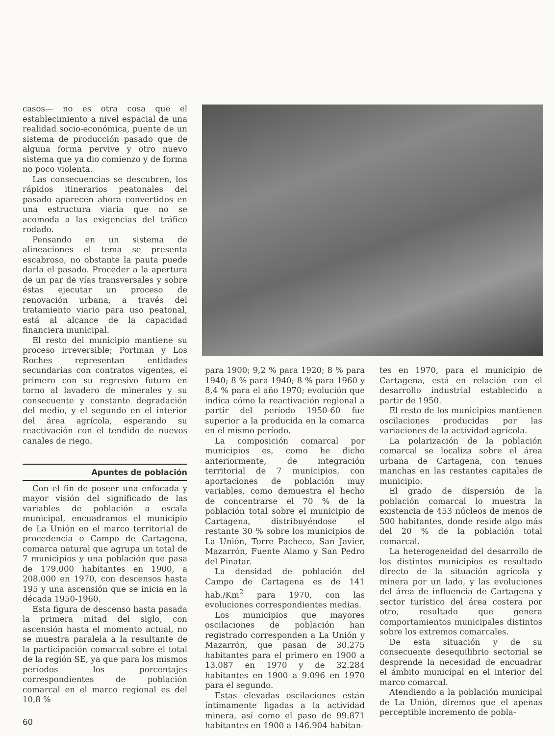casos— no es otra cosa que el establecimiento a nivel espacial de una realidad socio-económica, puente de un sistema de producción pasado que de alguna forma pervive y otro nuevo sistema que ya dio comienzo y de forma no poco violenta.
Las consecuencias se descubren, los rápidos itinerarios peatonales del pasado aparecen ahora convertidos en una estructura viaria que no se acomoda a las exigencias del tráfico rodado.
Pensando en un sistema de alineaciones el tema se presenta escabroso, no obstante la pauta puede darla el pasado. Proceder a la apertura de un par de vías transversales y sobre éstas ejecutar un proceso de renovación urbana, a través del tratamiento viario para uso peatonal, está al alcance de la capacidad financiera municipal.
El resto del municipio mantiene su proceso irreversible; Portman y Los Roches representan entidades secundarias con contratos vigentes, el primero con su regresivo futuro en torno al lavadero de minerales y su consecuente y constante degradación del medio, y el segundo en el interior del área agrícola, esperando su reactivación con el tendido de nuevos canales de riego.
Apuntes de población
Con el fin de poseer una enfocada y mayor visión del significado de las variables de población a escala municipal, encuadramos el municipio de La Unión en el marco territorial de procedencia o Campo de Cartagena, comarca natural que agrupa un total de 7 municipios y una población que pasa de 179.000 habitantes en 1900, a 208.000 en 1970, con descensos hasta 195 y una ascensión que se inicia en la década 1950-1960.
Esta figura de descenso hasta pasada la primera mitad del siglo, con ascensión hasta el momento actual, no se muestra paralela a la resultante de la participación comarcal sobre el total de la región SE, ya que para los mismos períodos los porcentajes correspondientes de población comarcal en el marco regional es del 10,8 %
para 1900; 9,2 % para 1920; 8 % para 1940; 8 % para 1940; 8 % para 1960 y 8,4 % para el año 1970; evolución que indica cómo la reactivación regional a partir del período 1950-60 fue superior a la producida en la comarca en el mismo período.
La composición comarcal por municipios es, como he dicho anteriormente, de integración territorial de 7 municipios, con aportaciones de población muy variables, como demuestra el hecho de concentrarse el 70 % de la población total sobre el municipio de Cartagena, distribuyéndose el restante 30 % sobre los municipios de La Unión, Torre Pacheco, San Javier, Mazarrón, Fuente Alamo y San Pedro del Pinatar.
La densidad de población del Campo de Cartagena es de 141 hab./Km<sup>2</sup> para 1970, con las evoluciones correspondientes medias.
Los municipios que mayores oscilaciones de población han registrado corresponden a La Unión y Mazarrón, que pasan de 30.275 habitantes para el primero en 1900 a 13.087 en 1970 y de 32.284 habitantes en 1900 a 9.096 en 1970 para el segundo.
Estas elevadas oscilaciones están íntimamente ligadas a la actividad minera, así como el paso de 99.871 habitantes en 1900 a 146.904 habitan-
tes en 1970, para el municipio de Cartagena, está en relación con el desarrollo industrial establecido a partir de 1950.
El resto de los municipios mantienen oscilaciones producidas por las variaciones de la actividad agrícola.
La polarización de la población comarcal se localiza sobre el área urbana de Cartagena, con tenues manchas en las restantes capitales de municipio.
El grado de dispersión de la población comarcal lo muestra la existencia de 453 núcleos de menos de 500 habitantes, donde reside algo más del 20 % de la población total comarcal.
La heterogeneidad del desarrollo de los distintos municipios es resultado directo de la situación agrícola y minera por un lado, y las evoluciones del área de influencia de Cartagena y sector turístico del área costera por otro, resultado que genera comportamientos municipales distintos sobre los extremos comarcales.
De esta situación y de su consecuente desequilibrio sectorial se desprende la necesidad de encuadrar el ámbito municipal en el interior del marco comarcal.
Atendiendo a la población municipal de La Unión, diremos que el apenas perceptible incremento de pobla-
60